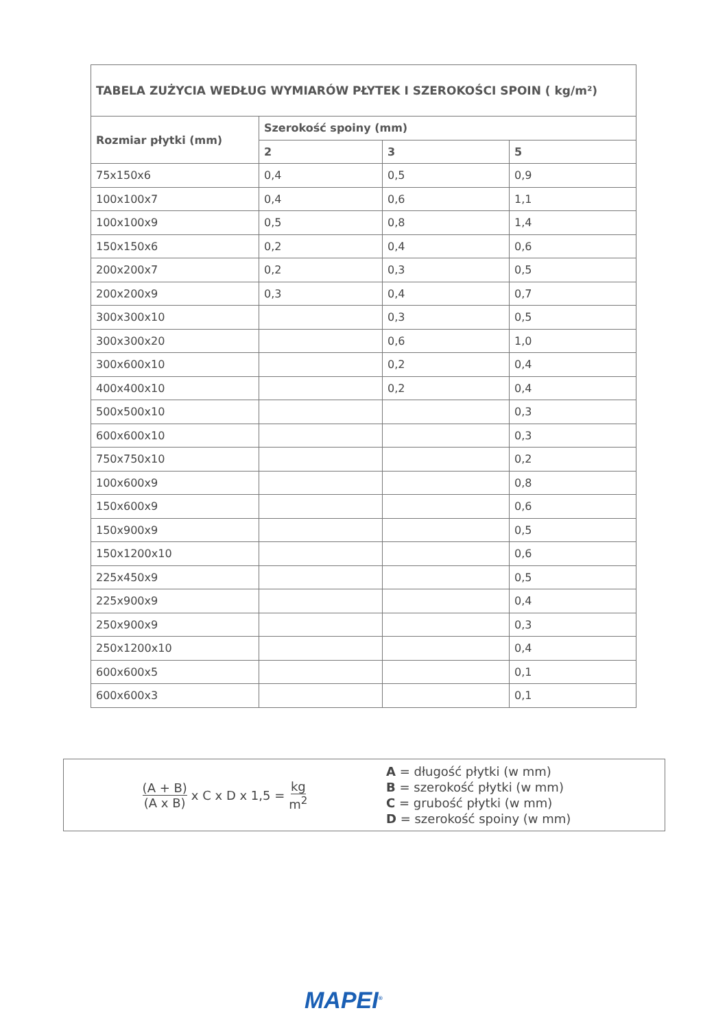| TABELA ZUŻYCIA WEDŁUG WYMIARÓW PŁYTEK I SZEROKOŚCI SPOIN ( kg/m²) | | | |
| --- | --- | --- | --- |
| Rozmiar płytki (mm) | Szerokość spoiny (mm) | | |
| | 2 | 3 | 5 |
| 75x150x6 | 0,4 | 0,5 | 0,9 |
| 100x100x7 | 0,4 | 0,6 | 1,1 |
| 100x100x9 | 0,5 | 0,8 | 1,4 |
| 150x150x6 | 0,2 | 0,4 | 0,6 |
| 200x200x7 | 0,2 | 0,3 | 0,5 |
| 200x200x9 | 0,3 | 0,4 | 0,7 |
| 300x300x10 | | 0,3 | 0,5 |
| 300x300x20 | | 0,6 | 1,0 |
| 300x600x10 | | 0,2 | 0,4 |
| 400x400x10 | | 0,2 | 0,4 |
| 500x500x10 | | | 0,3 |
| 600x600x10 | | | 0,3 |
| 750x750x10 | | | 0,2 |
| 100x600x9 | | | 0,8 |
| 150x600x9 | | | 0,6 |
| 150x900x9 | | | 0,5 |
| 150x1200x10 | | | 0,6 |
| 225x450x9 | | | 0,5 |
| 225x900x9 | | | 0,4 |
| 250x900x9 | | | 0,3 |
| 250x1200x10 | | | 0,4 |
| 600x600x5 | | | 0,1 |
| 600x600x3 | | | 0,1 |
(A + B) (A x B) x C x D x 1,5 = kg m<sup>2</sup>
A = długość płytki (w mm)
B = szerokość płytki (w mm)
C = grubość płytki (w mm)
D = szerokość spoiny (w mm)
MAPEI<sup>®</sup>